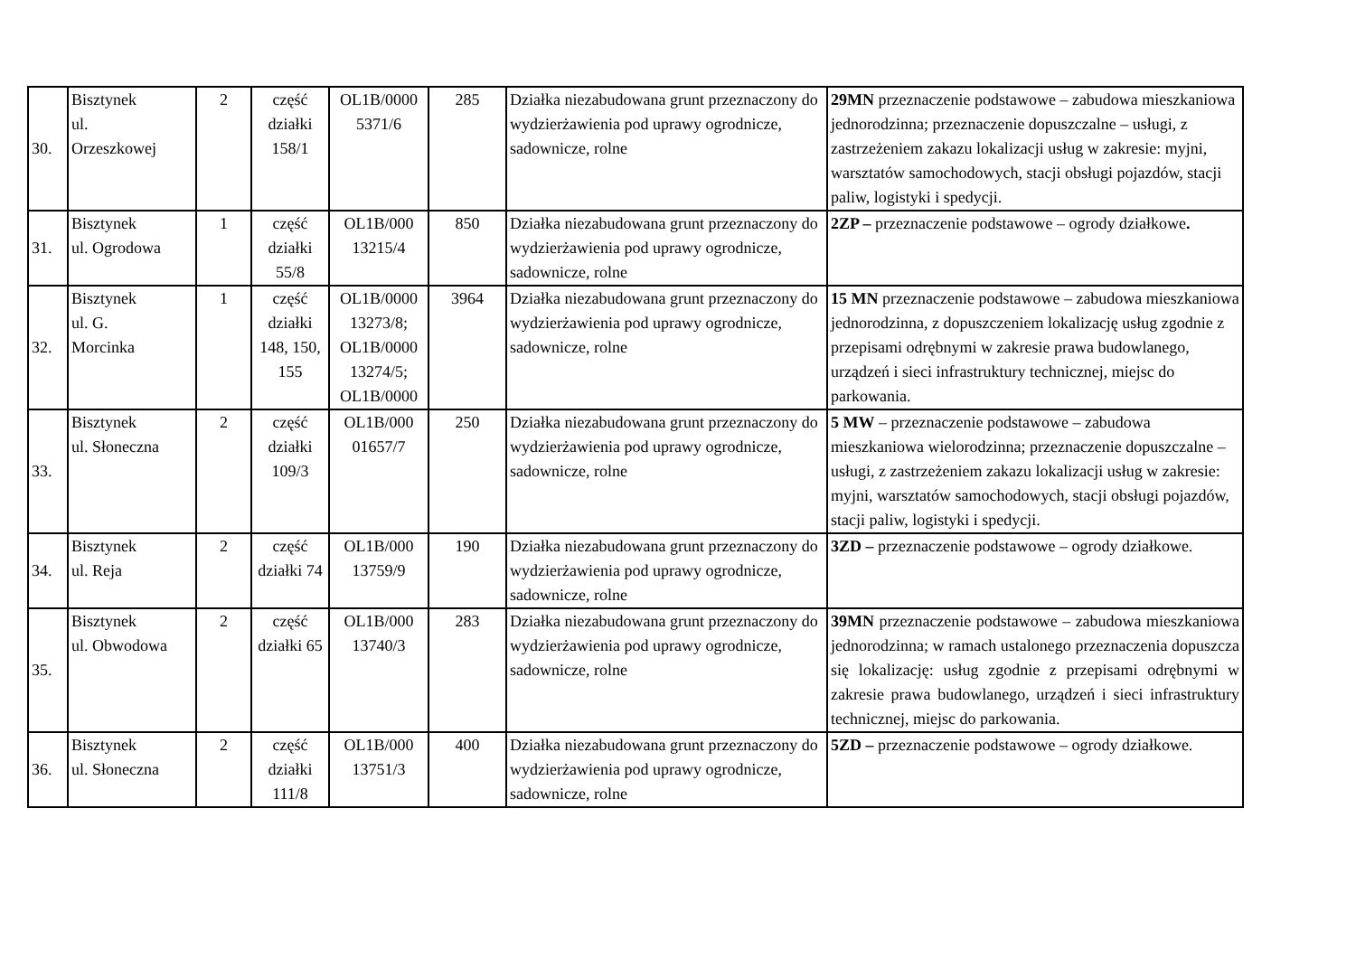| 30. | Bisztynek ul. Orzeszkowej | 2 | część działki 158/1 | OL1B/0000 5371/6 | 285 | Działka niezabudowana grunt przeznaczony do wydzierżawienia pod uprawy ogrodnicze, sadownicze, rolne | 29MN przeznaczenie podstawowe – zabudowa mieszkaniowa jednorodzinna; przeznaczenie dopuszczalne – usługi, z zastrzeżeniem zakazu lokalizacji usług w zakresie: myjni, warsztatów samochodowych, stacji obsługi pojazdów, stacji paliw, logistyki i spedycji. |
| 31. | Bisztynek ul. Ogrodowa | 1 | część działki 55/8 | OL1B/000 13215/4 | 850 | Działka niezabudowana grunt przeznaczony do wydzierżawienia pod uprawy ogrodnicze, sadownicze, rolne | 2ZP – przeznaczenie podstawowe – ogrody działkowe . |
| 32. | Bisztynek ul. G. Morcinka | 1 | część działki 148, 150, 155 | OL1B/0000 13273/8; OL1B/0000 13274/5; OL1B/0000 | 3964 | Działka niezabudowana grunt przeznaczony do wydzierżawienia pod uprawy ogrodnicze, sadownicze, rolne | 15 MN przeznaczenie podstawowe – zabudowa mieszkaniowa jednorodzinna, z dopuszczeniem lokalizację usług zgodnie z przepisami odrębnymi w zakresie prawa budowlanego, urządzeń i sieci infrastruktury technicznej, miejsc do parkowania. |
| 33. | Bisztynek ul. Słoneczna | 2 | część działki 109/3 | OL1B/000 01657/7 | 250 | Działka niezabudowana grunt przeznaczony do wydzierżawienia pod uprawy ogrodnicze, sadownicze, rolne | 5 MW – przeznaczenie podstawowe – zabudowa mieszkaniowa wielorodzinna; przeznaczenie dopuszczalne – usługi, z zastrzeżeniem zakazu lokalizacji usług w zakresie: myjni, warsztatów samochodowych, stacji obsługi pojazdów, stacji paliw, logistyki i spedycji. |
| 34. | Bisztynek ul. Reja | 2 | część działki 74 | OL1B/000 13759/9 | 190 | Działka niezabudowana grunt przeznaczony do wydzierżawienia pod uprawy ogrodnicze, sadownicze, rolne | 3ZD – przeznaczenie podstawowe – ogrody działkowe. |
| 35. | Bisztynek ul. Obwodowa | 2 | część działki 65 | OL1B/000 13740/3 | 283 | Działka niezabudowana grunt przeznaczony do wydzierżawienia pod uprawy ogrodnicze, sadownicze, rolne | 39MN przeznaczenie podstawowe – zabudowa mieszkaniowa jednorodzinna; w ramach ustalonego przeznaczenia dopuszcza się lokalizację: usług zgodnie z przepisami odrębnymi w zakresie prawa budowlanego, urządzeń i sieci infrastruktury technicznej, miejsc do parkowania. |
| 36. | Bisztynek ul. Słoneczna | 2 | część działki 111/8 | OL1B/000 13751/3 | 400 | Działka niezabudowana grunt przeznaczony do wydzierżawienia pod uprawy ogrodnicze, sadownicze, rolne | 5ZD – przeznaczenie podstawowe – ogrody działkowe. |